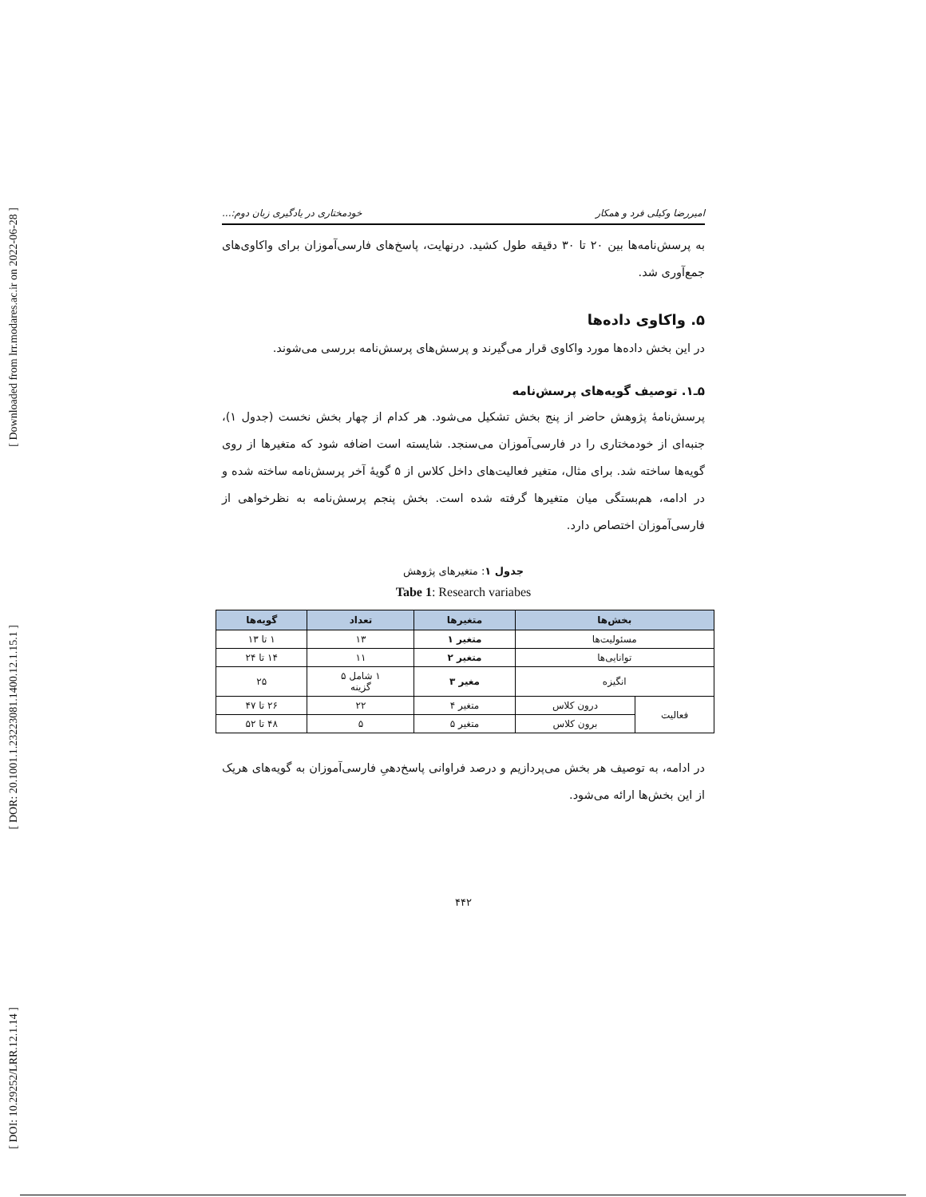[ Downloaded from lrr.modares.ac.ir on 2022-06-28 ]
[ DOR: 20.1001.1.23223081.1400.12.1.15.1 ]
[ DOI: 10.29252/LRR.12.1.14 ]
امیررضا وکیلی فرد و همکار خودمختاری در یادگیری زبان دوم:...
به پرسش‌نامه‌ها بین ۲۰ تا ۳۰ دقیقه طول کشید. درنهایت، پاسخ‌های فارسی‌آموزان برای واکاوی‌های جمع‌آوری شد.
۵. واکاوی داده‌ها
در این بخش داده‌ها مورد واکاوی قرار می‌گیرند و پرسش‌های پرسش‌نامه بررسی می‌شوند.
۵ـ۱. توصیف گویه‌های پرسش‌نامه
پرسش‌نامهٔ پژوهش حاضر از پنج بخش تشکیل می‌شود. هر کدام از چهار بخش نخست (جدول ۱)، جنبه‌ای از خودمختاری را در فارسی‌آموزان می‌سنجد. شایسته است اضافه شود که متغیرها از روی گویه‌ها ساخته شد. برای مثال، متغیر فعالیت‌های داخل کلاس از ۵ گویهٔ آخر پرسش‌نامه ساخته شده و در ادامه، هم‌بستگی میان متغیرها گرفته شده است. بخش پنجم پرسش‌نامه به نظرخواهی از فارسی‌آموزان اختصاص دارد.
جدول ۱: متغیرهای پژوهش
Tabe 1: Research variabes
| بخش‌ها | | متغیرها | تعداد | گویه‌ها |
| --- | --- | --- | --- | --- |
| مسئولیت‌ها | | متغیر ۱ | ۱۳ | ۱ تا ۱۳ |
| توانایی‌ها | | متغیر ۲ | ۱۱ | ۱۴ تا ۲۴ |
| انگیزه | | مغیر ۳ | ۱ شامل ۵ گزینه | ۲۵ |
| فعالیت | درون کلاس | متغیر ۴ | ۲۲ | ۲۶ تا ۴۷ |
| | برون کلاس | متغیر ۵ | ۵ | ۴۸ تا ۵۲ |
در ادامه، به توصیف هر بخش می‌پردازیم و درصد فراوانی پاسخ‌دهیِ فارسی‌آموزان به گویه‌های هریک از این بخش‌ها ارائه می‌شود.
۴۴۲